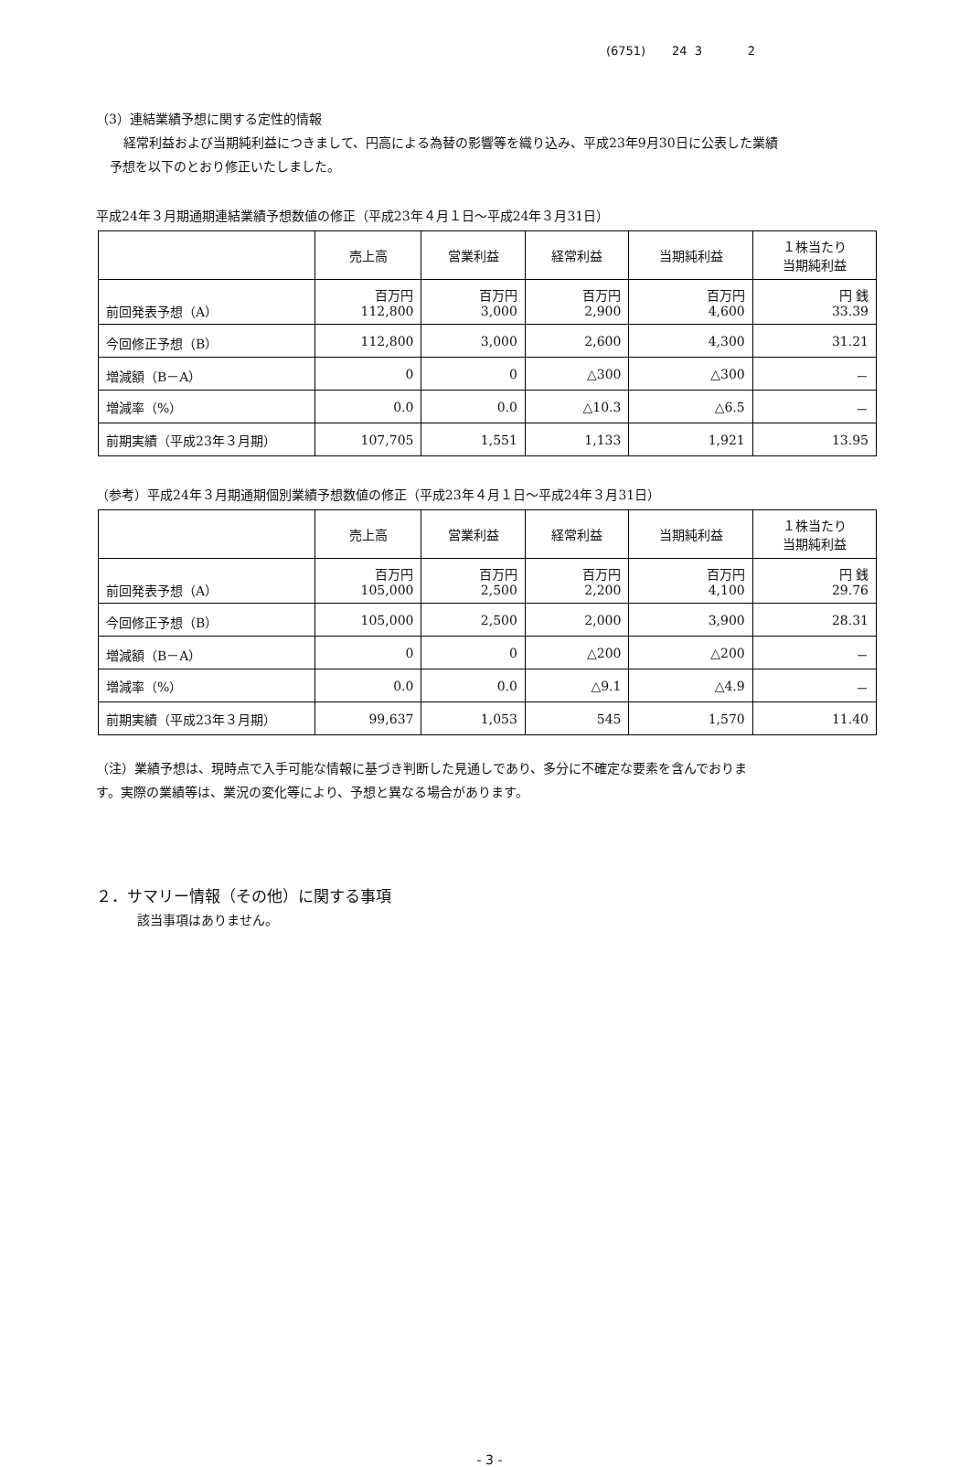(6751) 24 3 2
（3）連結業績予想に関する定性的情報
経常利益および当期純利益につきまして、円高による為替の影響等を織り込み、平成23年9月30日に公表した業績
予想を以下のとおり修正いたしました。
平成24年３月期通期連結業績予想数値の修正（平成23年４月１日～平成24年３月31日）
| | 売上高 | 営業利益 | 経常利益 | 当期純利益 | １株当たり 当期純利益 |
| --- | --- | --- | --- | --- | --- |
| 前回発表予想（A） | 百万円 112,800 | 百万円 3,000 | 百万円 2,900 | 百万円 4,600 | 円 銭 33.39 |
| 今回修正予想（B） | 112,800 | 3,000 | 2,600 | 4,300 | 31.21 |
| 増減額（B－A） | 0 | 0 | △300 | △300 | － |
| 増減率（%） | 0.0 | 0.0 | △10.3 | △6.5 | － |
| 前期実績（平成23年３月期） | 107,705 | 1,551 | 1,133 | 1,921 | 13.95 |
（参考）平成24年３月期通期個別業績予想数値の修正（平成23年４月１日～平成24年３月31日）
| | 売上高 | 営業利益 | 経常利益 | 当期純利益 | １株当たり 当期純利益 |
| --- | --- | --- | --- | --- | --- |
| 前回発表予想（A） | 百万円 105,000 | 百万円 2,500 | 百万円 2,200 | 百万円 4,100 | 円 銭 29.76 |
| 今回修正予想（B） | 105,000 | 2,500 | 2,000 | 3,900 | 28.31 |
| 増減額（B－A） | 0 | 0 | △200 | △200 | － |
| 増減率（%） | 0.0 | 0.0 | △9.1 | △4.9 | － |
| 前期実績（平成23年３月期） | 99,637 | 1,053 | 545 | 1,570 | 11.40 |
（注）業績予想は、現時点で入手可能な情報に基づき判断した見通しであり、多分に不確定な要素を含んでおりま
す。実際の業績等は、業況の変化等により、予想と異なる場合があります。
２．サマリー情報（その他）に関する事項
該当事項はありません。
- 3 -